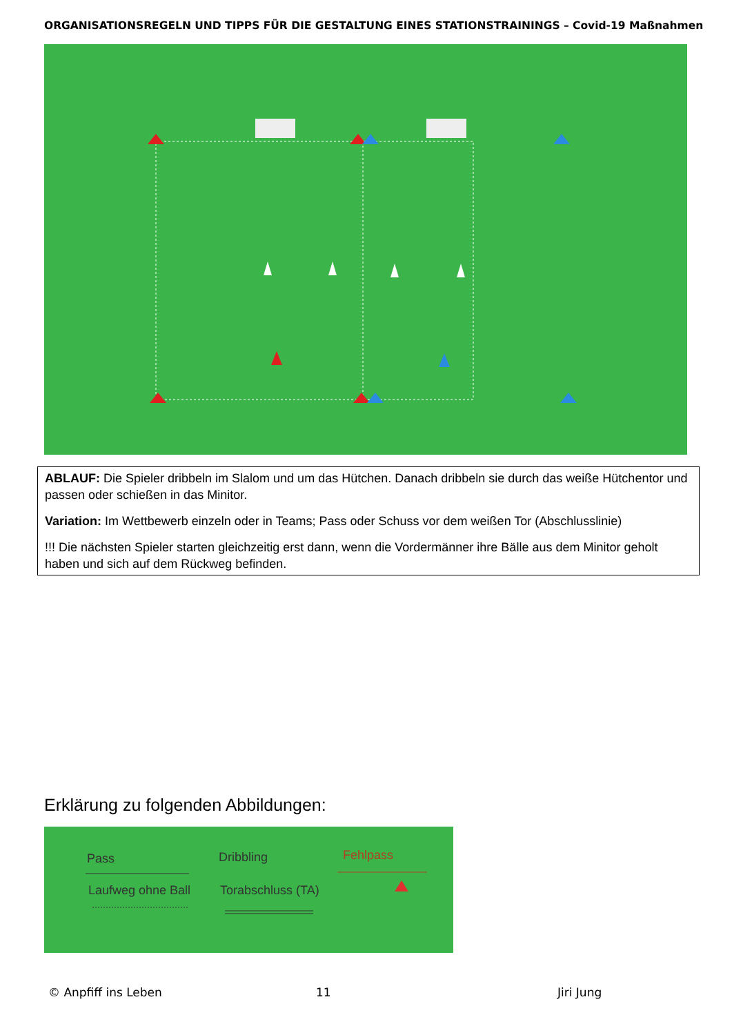ORGANISATIONSREGELN UND TIPPS FÜR DIE GESTALTUNG EINES STATIONSTRAININGS – Covid-19 Maßnahmen
ABLAUF: Die Spieler dribbeln im Slalom und um das Hütchen. Danach dribbeln sie durch das weiße Hütchentor und passen oder schießen in das Minitor.
Variation: Im Wettbewerb einzeln oder in Teams; Pass oder Schuss vor dem weißen Tor (Abschlusslinie)
!!! Die nächsten Spieler starten gleichzeitig erst dann, wenn die Vordermänner ihre Bälle aus dem Minitor geholt haben und sich auf dem Rückweg befinden.
Erklärung zu folgenden Abbildungen:
Pass Dribbling Fehlpass
Laufweg ohne Ball Torabschluss (TA)
© Anpfiff ins Leben 11 Jiri Jung